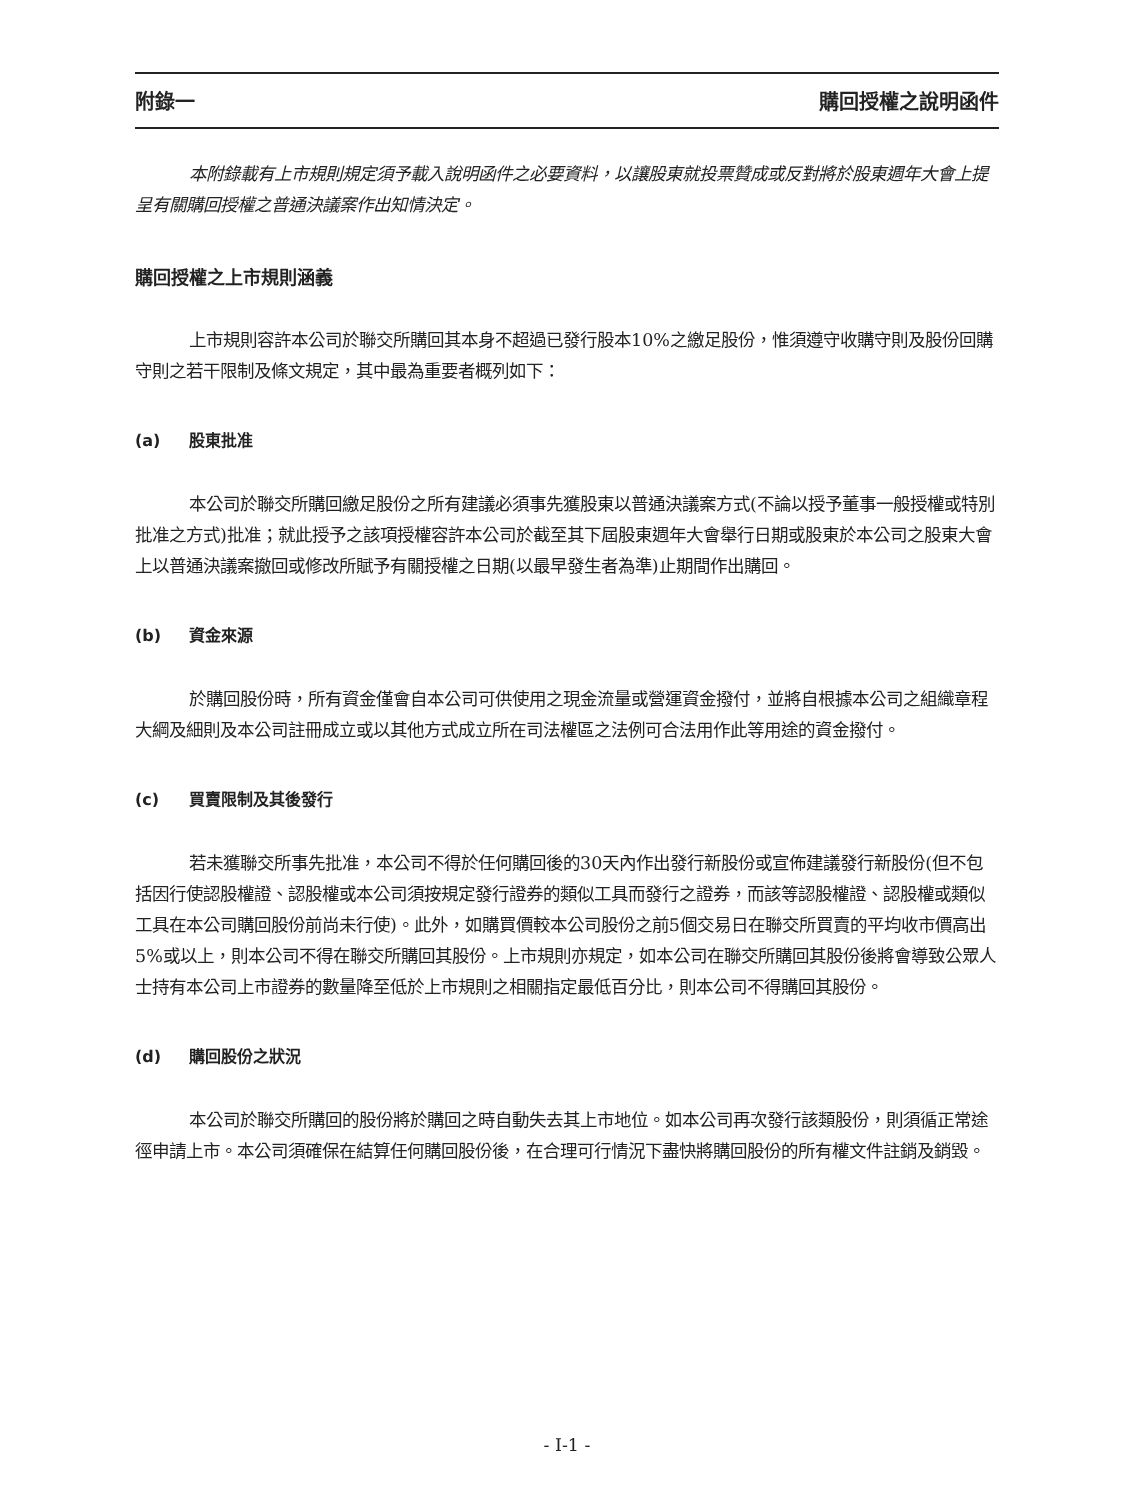附錄一 購回授權之說明函件
本附錄載有上市規則規定須予載入說明函件之必要資料，以讓股東就投票贊成或反對將於股東週年大會上提呈有關購回授權之普通決議案作出知情決定。
購回授權之上市規則涵義
上市規則容許本公司於聯交所購回其本身不超過已發行股本10%之繳足股份，惟須遵守收購守則及股份回購守則之若干限制及條文規定，其中最為重要者概列如下：
(a) 股東批准
本公司於聯交所購回繳足股份之所有建議必須事先獲股東以普通決議案方式(不論以授予董事一般授權或特別批准之方式)批准；就此授予之該項授權容許本公司於截至其下屆股東週年大會舉行日期或股東於本公司之股東大會上以普通決議案撤回或修改所賦予有關授權之日期(以最早發生者為準)止期間作出購回。
(b) 資金來源
於購回股份時，所有資金僅會自本公司可供使用之現金流量或營運資金撥付，並將自根據本公司之組織章程大綱及細則及本公司註冊成立或以其他方式成立所在司法權區之法例可合法用作此等用途的資金撥付。
(c) 買賣限制及其後發行
若未獲聯交所事先批准，本公司不得於任何購回後的30天內作出發行新股份或宣佈建議發行新股份(但不包括因行使認股權證、認股權或本公司須按規定發行證券的類似工具而發行之證券，而該等認股權證、認股權或類似工具在本公司購回股份前尚未行使)。此外，如購買價較本公司股份之前5個交易日在聯交所買賣的平均收市價高出5%或以上，則本公司不得在聯交所購回其股份。上市規則亦規定，如本公司在聯交所購回其股份後將會導致公眾人士持有本公司上市證券的數量降至低於上市規則之相關指定最低百分比，則本公司不得購回其股份。
(d) 購回股份之狀況
本公司於聯交所購回的股份將於購回之時自動失去其上市地位。如本公司再次發行該類股份，則須循正常途徑申請上市。本公司須確保在結算任何購回股份後，在合理可行情況下盡快將購回股份的所有權文件註銷及銷毀。
- I-1 -